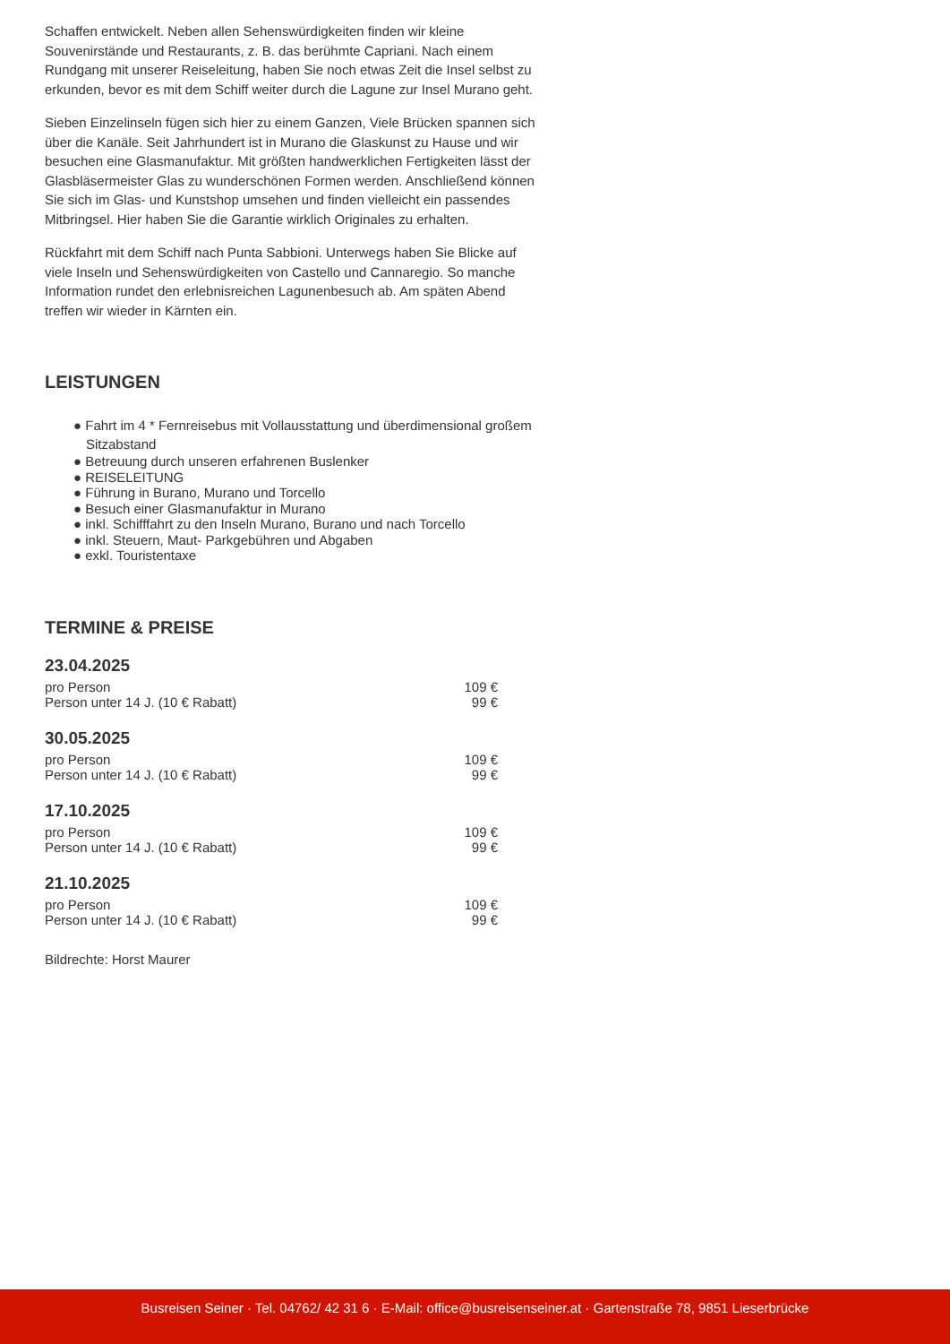Schaffen entwickelt. Neben allen Sehenswürdigkeiten finden wir kleine Souvenirstände und Restaurants, z. B. das berühmte Capriani. Nach einem Rundgang mit unserer Reiseleitung, haben Sie noch etwas Zeit die Insel selbst zu erkunden, bevor es mit dem Schiff weiter durch die Lagune zur Insel Murano geht.
Sieben Einzelinseln fügen sich hier zu einem Ganzen, Viele Brücken spannen sich über die Kanäle. Seit Jahrhundert ist in Murano die Glaskunst zu Hause und wir besuchen eine Glasmanufaktur. Mit größten handwerklichen Fertigkeiten lässt der Glasbläsermeister Glas zu wunderschönen Formen werden. Anschließend können Sie sich im Glas- und Kunstshop umsehen und finden vielleicht ein passendes Mitbringsel. Hier haben Sie die Garantie wirklich Originales zu erhalten.
Rückfahrt mit dem Schiff nach Punta Sabbioni. Unterwegs haben Sie Blicke auf viele Inseln und Sehenswürdigkeiten von Castello und Cannaregio. So manche Information rundet den erlebnisreichen Lagunenbesuch ab. Am späten Abend treffen wir wieder in Kärnten ein.
LEISTUNGEN
● Fahrt im 4 * Fernreisebus mit Vollausstattung und überdimensional großem Sitzabstand
● Betreuung durch unseren erfahrenen Buslenker
● REISELEITUNG
● Führung in Burano, Murano und Torcello
● Besuch einer Glasmanufaktur in Murano
● inkl. Schifffahrt zu den Inseln Murano, Burano und nach Torcello
● inkl. Steuern, Maut- Parkgebühren und Abgaben
● exkl. Touristentaxe
TERMINE & PREISE
23.04.2025
| pro Person | 109 € |
| Person unter 14 J. (10 € Rabatt) | 99 € |
30.05.2025
| pro Person | 109 € |
| Person unter 14 J. (10 € Rabatt) | 99 € |
17.10.2025
| pro Person | 109 € |
| Person unter 14 J. (10 € Rabatt) | 99 € |
21.10.2025
| pro Person | 109 € |
| Person unter 14 J. (10 € Rabatt) | 99 € |
Bildrechte: Horst Maurer
Busreisen Seiner · Tel. 04762/ 42 31 6 · E-Mail: office@busreisenseiner.at · Gartenstraße 78, 9851 Lieserbrücke